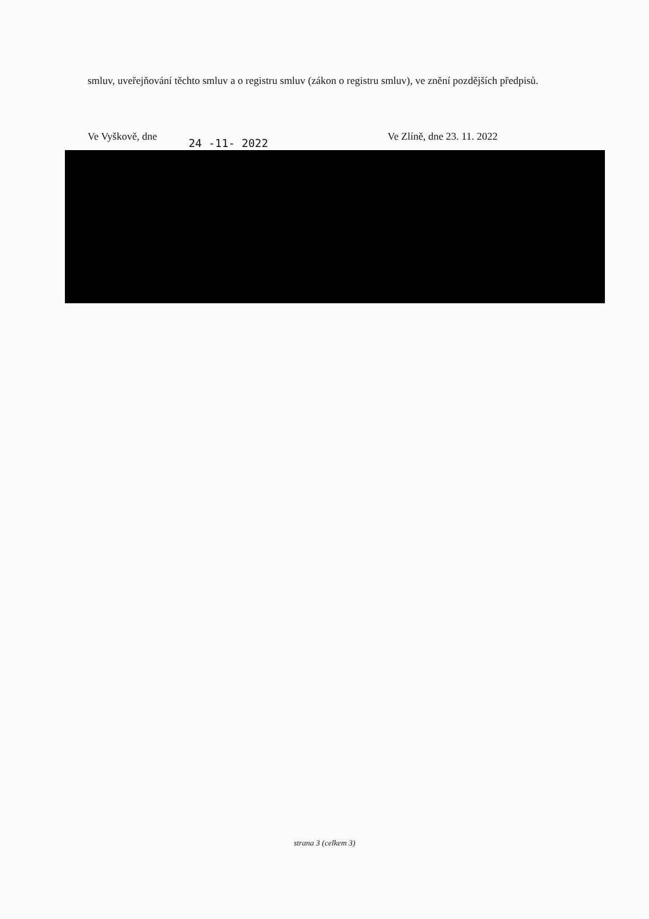smluv, uveřejňování těchto smluv a o registru smluv (zákon o registru smluv), ve znění pozdějších předpisů.
Ve Vyškově, dne 24 -11- 2022 Ve Zlíně, dne 23. 11. 2022
strana 3 (celkem 3)